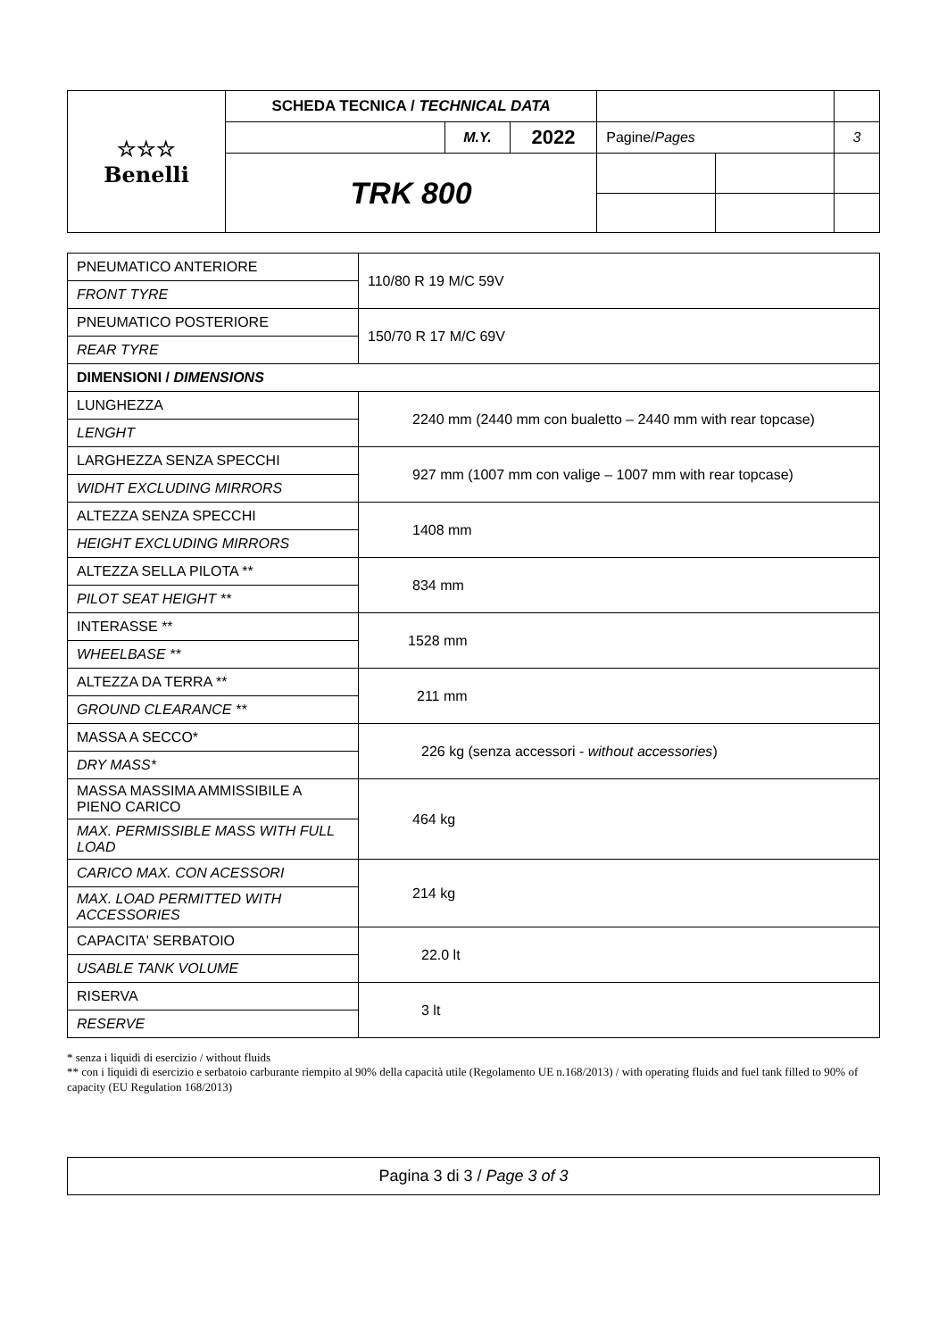| ☆☆☆ Benelli | SCHEDA TECNICA / TECHNICAL DATA | | | | | |
| | | M.Y. | 2022 | Pagine/ Pages | | 3 |
| | TRK 800 | | | | | |
| PNEUMATICO ANTERIORE | 110/80 R 19 M/C 59V |
| FRONT TYRE | |
| PNEUMATICO POSTERIORE | 150/70 R 17 M/C 69V |
| REAR TYRE | |
| DIMENSIONI / DIMENSIONS | |
| LUNGHEZZA | 2240 mm (2440 mm con bualetto – 2440 mm with rear topcase) |
| LENGHT | |
| LARGHEZZA SENZA SPECCHI | 927 mm (1007 mm con valige – 1007 mm with rear topcase) |
| WIDHT EXCLUDING MIRRORS | |
| ALTEZZA SENZA SPECCHI | 1408 mm |
| HEIGHT EXCLUDING MIRRORS | |
| ALTEZZA SELLA PILOTA ** | 834 mm |
| PILOT SEAT HEIGHT ** | |
| INTERASSE ** | 1528 mm |
| WHEELBASE ** | |
| ALTEZZA DA TERRA ** | 211 mm |
| GROUND CLEARANCE ** | |
| MASSA A SECCO* | 226 kg (senza accessori - without accessories ) |
| DRY MASS* | |
| MASSA MASSIMA AMMISSIBILE A PIENO CARICO | 464 kg |
| MAX. PERMISSIBLE MASS WITH FULL LOAD | |
| CARICO MAX. CON ACESSORI | 214 kg |
| MAX. LOAD PERMITTED WITH ACCESSORIES | |
| CAPACITA' SERBATOIO | 22.0 lt |
| USABLE TANK VOLUME | |
| RISERVA | 3 lt |
| RESERVE | |
* senza i liquidi di esercizio / without fluids
** con i liquidi di esercizio e serbatoio carburante riempito al 90% della capacità utile (Regolamento UE n.168/2013) / with operating fluids and fuel tank filled to 90% of capacity (EU Regulation 168/2013)
Pagina 3 di 3 / Page 3 of 3